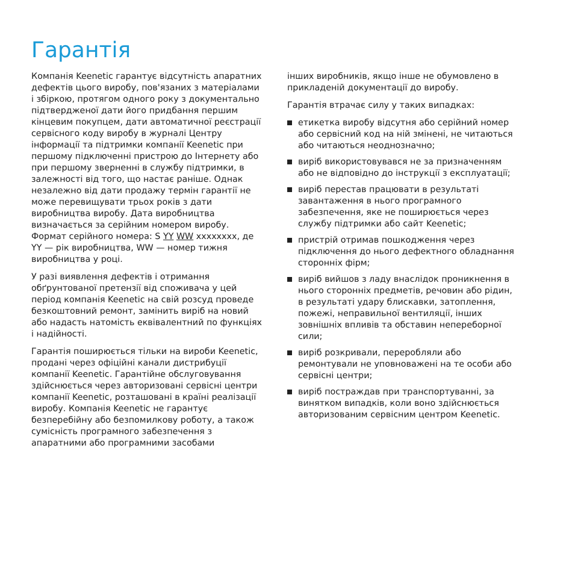Гарантія
Компанія Keenetic гарантує відсутність апаратних дефектів цього виробу, пов'язаних з матеріалами і збіркою, протягом одного року з документально підтвердженої дати його придбання першим кінцевим покупцем, дати автоматичної реєстрації сервісного коду виробу в журналі Центру інформації та підтримки компанії Keenetic при першому підключенні пристрою до Інтернету або при першому зверненні в службу підтримки, в залежності від того, що настає раніше. Однак незалежно від дати продажу термін гарантії не може перевищувати трьох років з дати виробництва виробу. Дата виробництва визначається за серійним номером виробу. Формат серійного номера: S YY WW xxxxxxxx, де YY — рік виробництва, WW — номер тижня виробництва у році.
У разі виявлення дефектів і отримання обґрунтованої претензії від споживача у цей період компанія Keenetic на свій розсуд проведе безкоштовний ремонт, замінить виріб на новий або надасть натомість еквівалентний по функціях і надійності.
Гарантія поширюється тільки на вироби Keenetic, продані через офіційні канали дистрибуції компанії Keenetic. Гарантійне обслуговування здійснюється через авторизовані сервісні центри компанії Keenetic, розташовані в країні реалізації виробу. Компанія Keenetic не гарантує безперебійну або безпомилкову роботу, а також сумісність програмного забезпечення з апаратними або програмними засобами
інших виробників, якщо інше не обумовлено в прикладеній документації до виробу.
Гарантія втрачає силу у таких випадках:
етикетка виробу відсутня або серійний номер або сервісний код на ній змінені, не читаються або читаються неоднозначно;
виріб використовувався не за призначенням або не відповідно до інструкції з експлуатації;
виріб перестав працювати в результаті завантаження в нього програмного забезпечення, яке не поширюється через службу підтримки або сайт Keenetic;
пристрій отримав пошкодження через підключення до нього дефектного обладнання сторонніх фірм;
виріб вийшов з ладу внаслідок проникнення в нього сторонніх предметів, речовин або рідин, в результаті удару блискавки, затоплення, пожежі, неправильної вентиляції, інших зовнішніх впливів та обставин непереборної сили;
виріб розкривали, переробляли або ремонтували не уповноважені на те особи або сервісні центри;
виріб постраждав при транспортуванні, за винятком випадків, коли воно здійснюється авторизованим сервісним центром Keenetic.